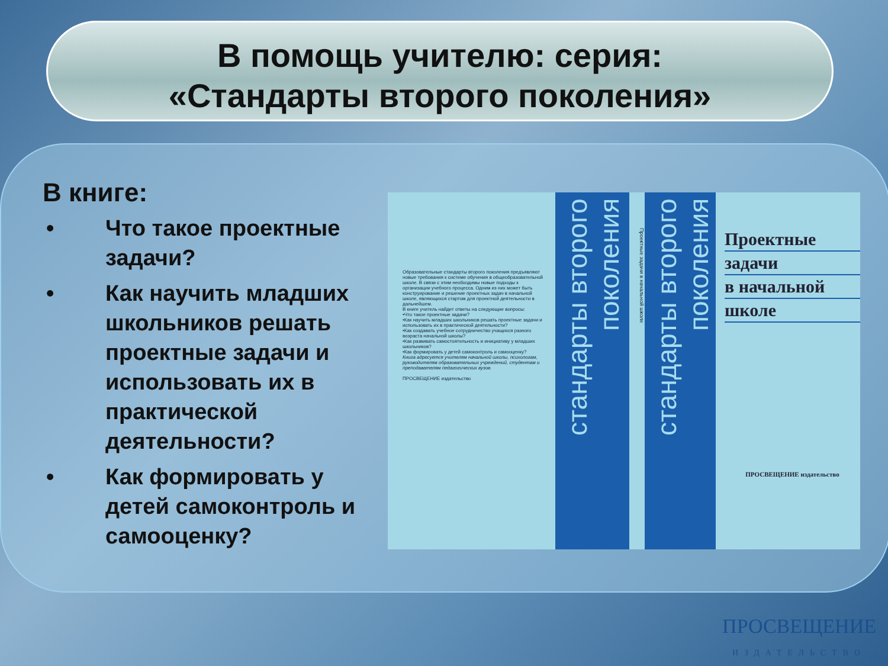В помощь учителю: серия:
«Стандарты второго поколения»
В книге:
• Что такое проектные задачи?
• Как научить младших школьников решать проектные задачи и использовать их в практической деятельности?
• Как формировать у детей самоконтроль и самооценку?
Образовательные стандарты второго поколения предъявляют новые требования к системе обучения в общеобразовательной школе. В связи с этим необходимы новые подходы к организации учебного процесса. Одним из них может быть конструирование и решение проектных задач в начальной школе, являющихся стартом для проектной деятельности в дальнейшем.
В книге учитель найдет ответы на следующие вопросы:
•Что такое проектные задачи?
•Как научить младших школьников решать проектные задачи и использовать их в практической деятельности?
•Как создавать учебное сотрудничество учащихся разного возраста начальной школы?
•Как развивать самостоятельность и инициативу у младших школьников?
•Как формировать у детей самоконтроль и самооценку?
Книга адресуется учителям начальной школы, психологам, руководителям образовательных учреждений, студентам и преподавателям педагогических вузов.
ПРОСВЕЩЕНИЕ издательство
стандарты второго поколения
Проектные задачи в начальной школе
стандарты второго поколения
Проектные
задачи
в начальной
школе
ПРОСВЕЩЕНИЕ издательство
ПРОСВЕЩЕНИЕ
ИЗДАТЕЛЬСТВО